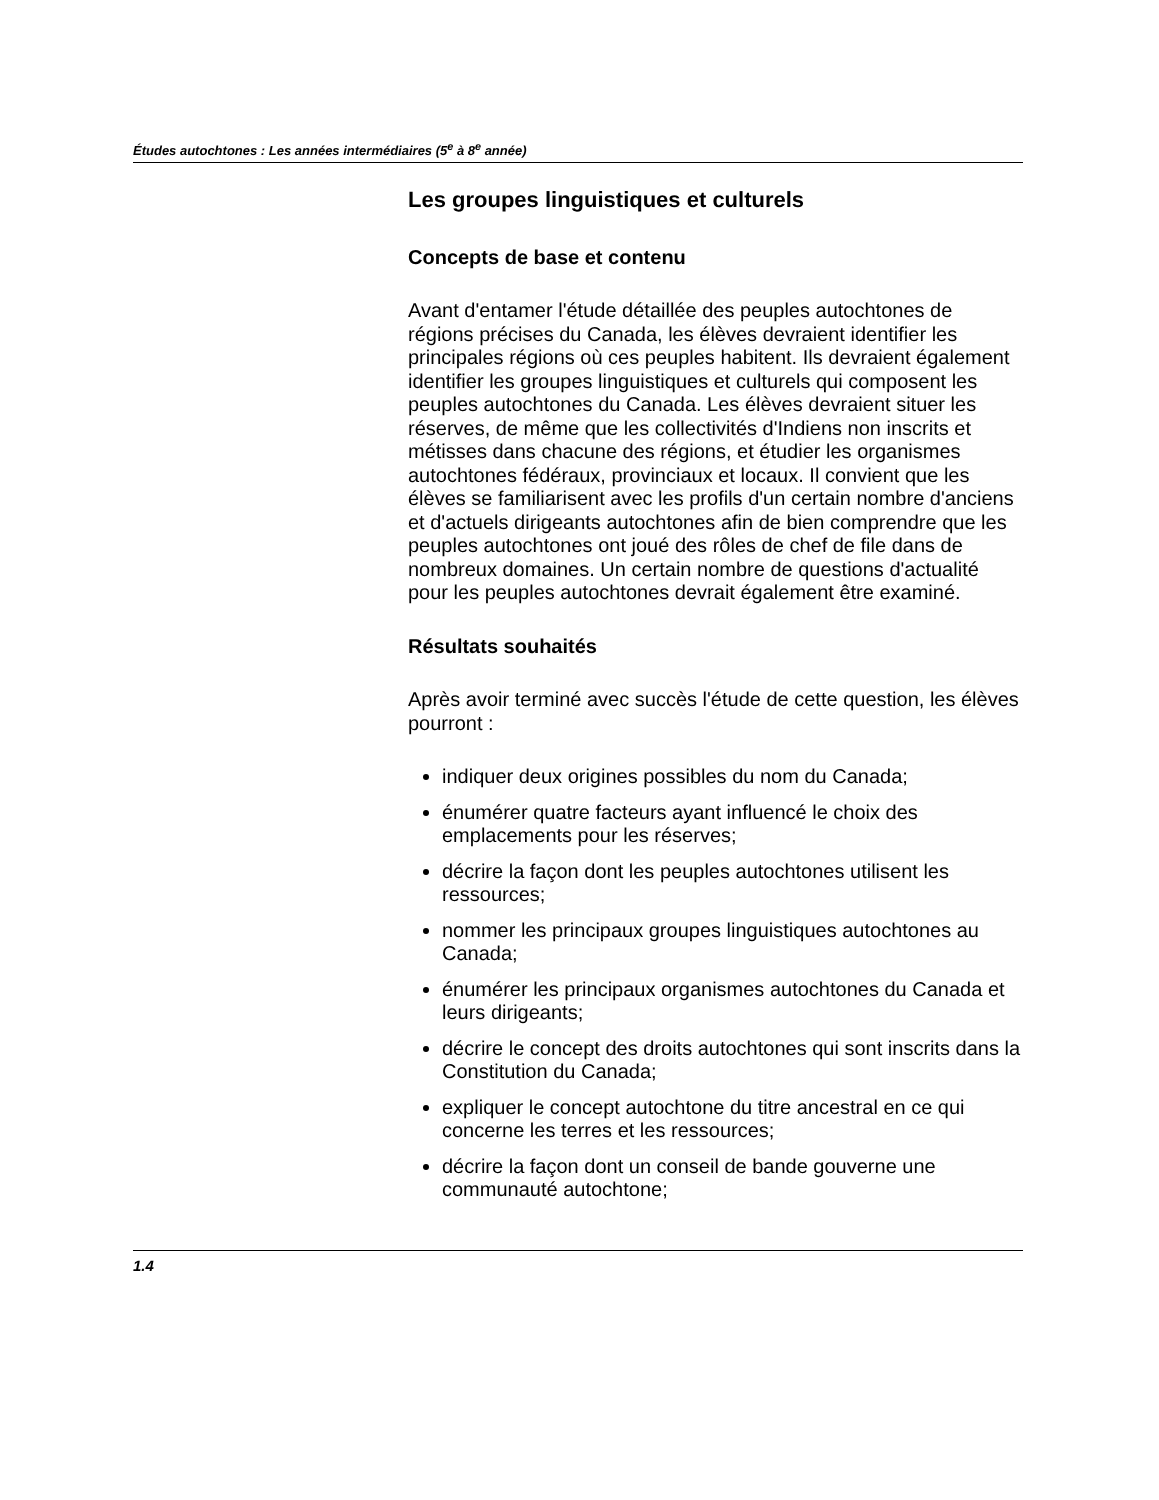Études autochtones : Les années intermédiaires (5<sup>e</sup> à 8<sup>e</sup> année)
Les groupes linguistiques et culturels
Concepts de base et contenu
Avant d'entamer l'étude détaillée des peuples autochtones de régions précises du Canada, les élèves devraient identifier les principales régions où ces peuples habitent. Ils devraient également identifier les groupes linguistiques et culturels qui composent les peuples autochtones du Canada. Les élèves devraient situer les réserves, de même que les collectivités d'Indiens non inscrits et métisses dans chacune des régions, et étudier les organismes autochtones fédéraux, provinciaux et locaux. Il convient que les élèves se familiarisent avec les profils d'un certain nombre d'anciens et d'actuels dirigeants autochtones afin de bien comprendre que les peuples autochtones ont joué des rôles de chef de file dans de nombreux domaines. Un certain nombre de questions d'actualité pour les peuples autochtones devrait également être examiné.
Résultats souhaités
Après avoir terminé avec succès l'étude de cette question, les élèves pourront :
indiquer deux origines possibles du nom du Canada;
énumérer quatre facteurs ayant influencé le choix des emplacements pour les réserves;
décrire la façon dont les peuples autochtones utilisent les ressources;
nommer les principaux groupes linguistiques autochtones au Canada;
énumérer les principaux organismes autochtones du Canada et leurs dirigeants;
décrire le concept des droits autochtones qui sont inscrits dans la Constitution du Canada;
expliquer le concept autochtone du titre ancestral en ce qui concerne les terres et les ressources;
décrire la façon dont un conseil de bande gouverne une communauté autochtone;
1.4